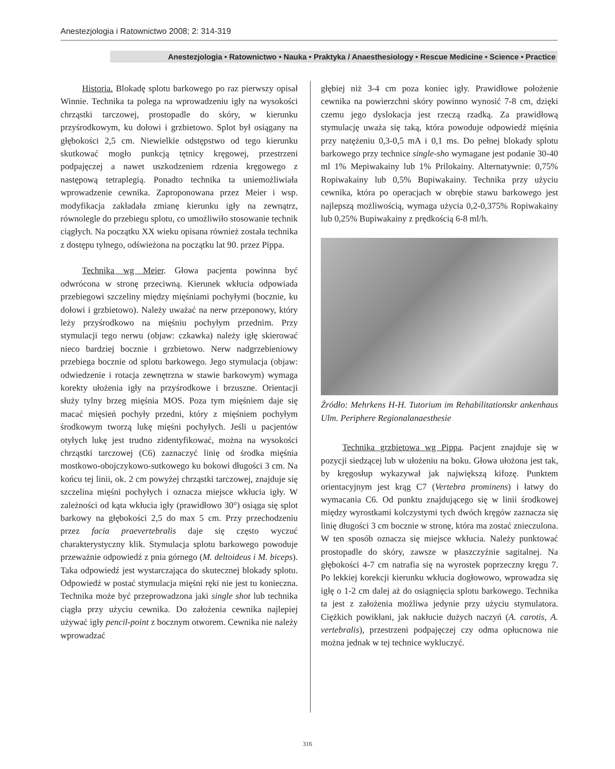Anestezjologia i Ratownictwo 2008; 2: 314-319
Anestezjologia • Ratownictwo • Nauka • Praktyka / Anaesthesiology • Rescue Medicine • Science • Practice
Historia. Blokadę splotu barkowego po raz pierwszy opisał Winnie. Technika ta polega na wprowadzeniu igły na wysokości chrząstki tarczowej, prostopadle do skóry, w kierunku przyśrodkowym, ku dołowi i grzbietowo. Splot był osiągany na głębokości 2,5 cm. Niewielkie odstępstwo od tego kierunku skutkować mogło punkcją tętnicy kręgowej, przestrzeni podpajęczej a nawet uszkodzeniem rdzenia kręgowego z następową tetraplegią. Ponadto technika ta uniemożliwiała wprowadzenie cewnika. Zaproponowana przez Meier i wsp. modyfikacja zakładała zmianę kierunku igły na zewnątrz, równolegle do przebiegu splotu, co umożliwiło stosowanie technik ciągłych. Na początku XX wieku opisana również została technika z dostępu tylnego, odświeżona na początku lat 90. przez Pippa.
Technika wg Meier. Głowa pacjenta powinna być odwrócona w stronę przeciwną. Kierunek wkłucia odpowiada przebiegowi szczeliny między mięśniami pochyłymi (bocznie, ku dołowi i grzbietowo). Należy uważać na nerw przeponowy, który leży przyśrodkowo na mięśniu pochyłym przednim. Przy stymulacji tego nerwu (objaw: czkawka) należy igłę skierować nieco bardziej bocznie i grzbietowo. Nerw nadgrzebieniowy przebiega bocznie od splotu barkowego. Jego stymulacja (objaw: odwiedzenie i rotacja zewnętrzna w stawie barkowym) wymaga korekty ułożenia igły na przyśrodkowe i brzuszne. Orientacji służy tylny brzeg mięśnia MOS. Poza tym mięśniem daje się macać mięsień pochyły przedni, który z mięśniem pochyłym środkowym tworzą lukę mięśni pochyłych. Jeśli u pacjentów otyłych lukę jest trudno zidentyfikować, można na wysokości chrząstki tarczowej (C6) zaznaczyć linię od środka mięśnia mostkowo-obojczykowo-sutkowego ku bokowi długości 3 cm. Na końcu tej linii, ok. 2 cm powyżej chrząstki tarczowej, znajduje się szczelina mięśni pochyłych i oznacza miejsce wkłucia igły. W zależności od kąta wkłucia igły (prawidłowo 30°) osiąga się splot barkowy na głębokości 2,5 do max 5 cm. Przy przechodzeniu przez facia praevertebralis daje się często wyczuć charakterystyczny klik. Stymulacja splotu barkowego powoduje przeważnie odpowiedź z pnia górnego (M. deltoideus i M. biceps). Taka odpowiedź jest wystarczająca do skutecznej blokady splotu. Odpowiedź w postać stymulacja mięśni ręki nie jest tu konieczna. Technika może być przeprowadzona jaki single shot lub technika ciągła przy użyciu cewnika. Do założenia cewnika najlepiej używać igły pencil-point z bocznym otworem. Cewnika nie należy wprowadzać
głębiej niż 3-4 cm poza koniec igły. Prawidłowe położenie cewnika na powierzchni skóry powinno wynosić 7-8 cm, dzięki czemu jego dyslokacja jest rzeczą rzadką. Za prawidłową stymulację uważa się taką, która powoduje odpowiedź mięśnia przy natężeniu 0,3-0,5 mA i 0,1 ms. Do pełnej blokady splotu barkowego przy technice single-sho wymagane jest podanie 30-40 ml 1% Mepiwakainy lub 1% Prilokainy. Alternatywnie: 0,75% Ropiwakainy lub 0,5% Bupiwakainy. Technika przy użyciu cewnika, która po operacjach w obrębie stawu barkowego jest najlepszą możliwością, wymaga użycia 0,2-0,375% Ropiwakainy lub 0,25% Bupiwakainy z prędkością 6-8 ml/h.
Źródło: Mehrkens H-H. Tutorium im Rehabilitationskr ankenhaus Ulm. Periphere Regionalanaesthesie
Technika grzbietowa wg Pippa. Pacjent znajduje się w pozycji siedzącej lub w ułożeniu na boku. Głowa ułożona jest tak, by kręgosłup wykazywał jak największą kifozę. Punktem orientacyjnym jest krąg C7 (Vertebra prominens) i łatwy do wymacania C6. Od punktu znajdującego się w linii środkowej między wyrostkami kolczystymi tych dwóch kręgów zaznacza się linię długości 3 cm bocznie w stronę, która ma zostać znieczulona. W ten sposób oznacza się miejsce wkłucia. Należy punktować prostopadle do skóry, zawsze w płaszczyźnie sagitalnej. Na głębokości 4-7 cm natrafia się na wyrostek poprzeczny kręgu 7. Po lekkiej korekcji kierunku wkłucia dogłowowo, wprowadza się igłę o 1-2 cm dalej aż do osiągnięcia splotu barkowego. Technika ta jest z założenia możliwa jedynie przy użyciu stymulatora. Ciężkich powikłani, jak nakłucie dużych naczyń (A. carotis, A. vertebralis), przestrzeni podpajęczej czy odma opłucnowa nie można jednak w tej technice wykluczyć.
316